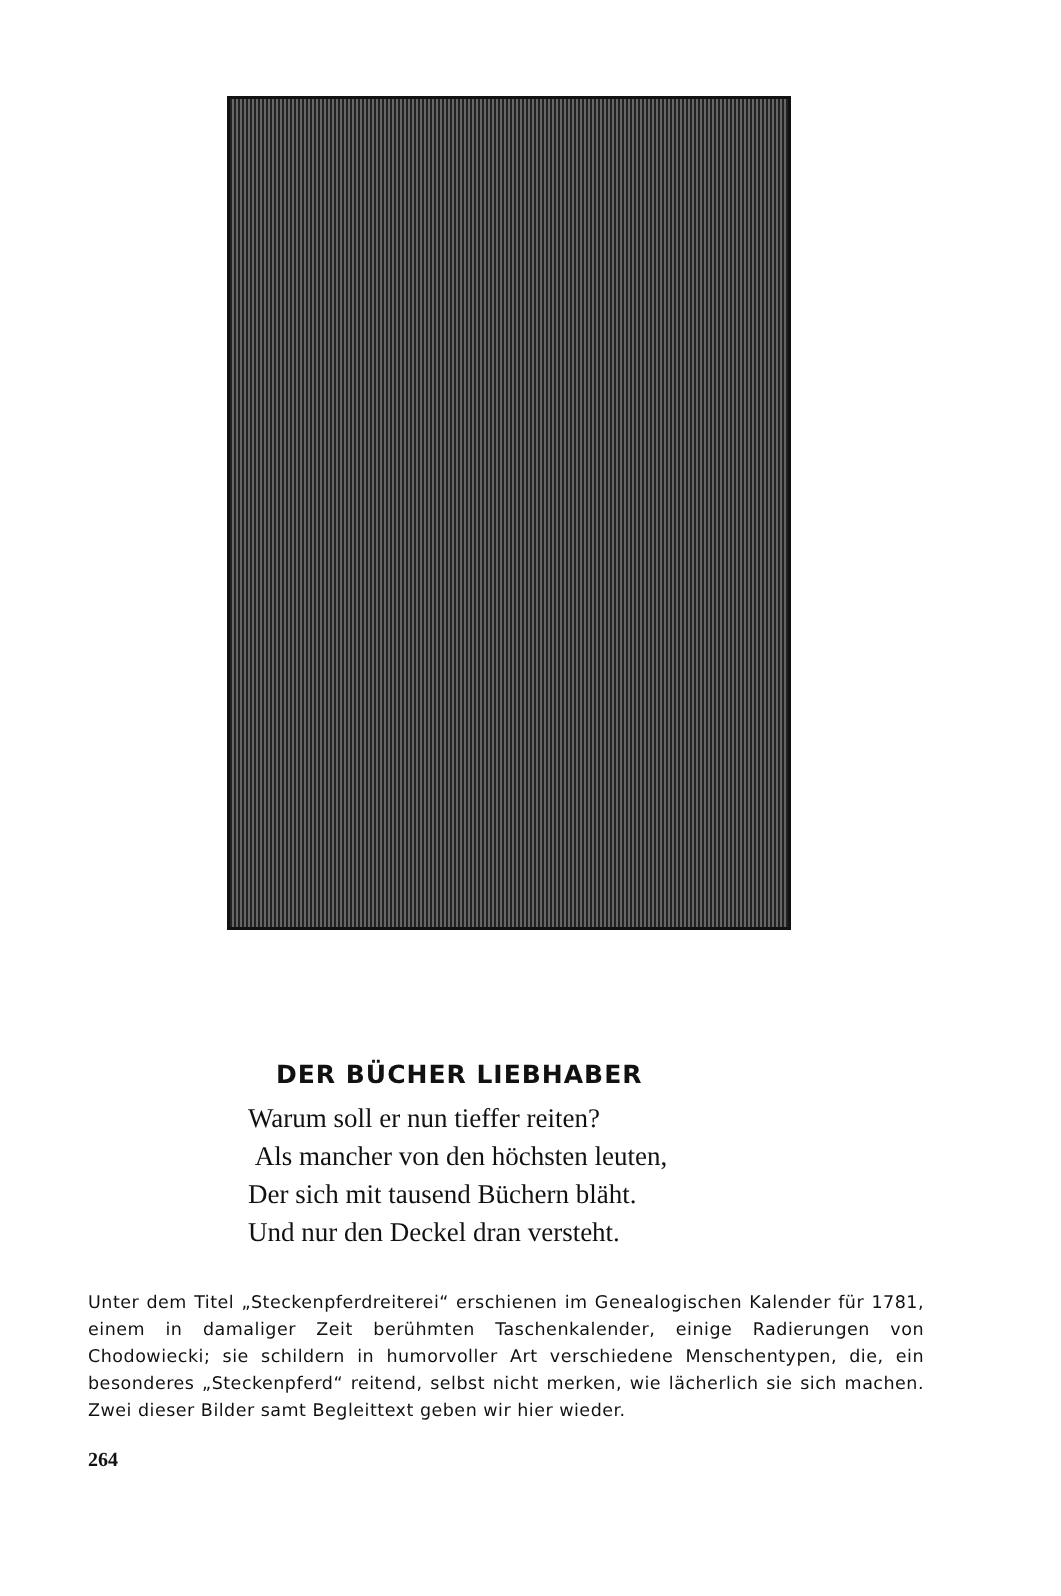DER BÜCHER LIEBHABER
Warum soll er nun tieffer reiten?
Als mancher von den höchsten leuten,
Der sich mit tausend Büchern bläht.
Und nur den Deckel dran versteht.
Unter dem Titel „Steckenpferdreiterei“ erschienen im Genealogischen Kalender für 1781, einem in damaliger Zeit berühmten Taschenkalender, einige Radierungen von Chodowiecki; sie schildern in humorvoller Art verschiedene Menschentypen, die, ein besonderes „Steckenpferd“ reitend, selbst nicht merken, wie lächerlich sie sich machen. Zwei dieser Bilder samt Begleittext geben wir hier wieder.
264